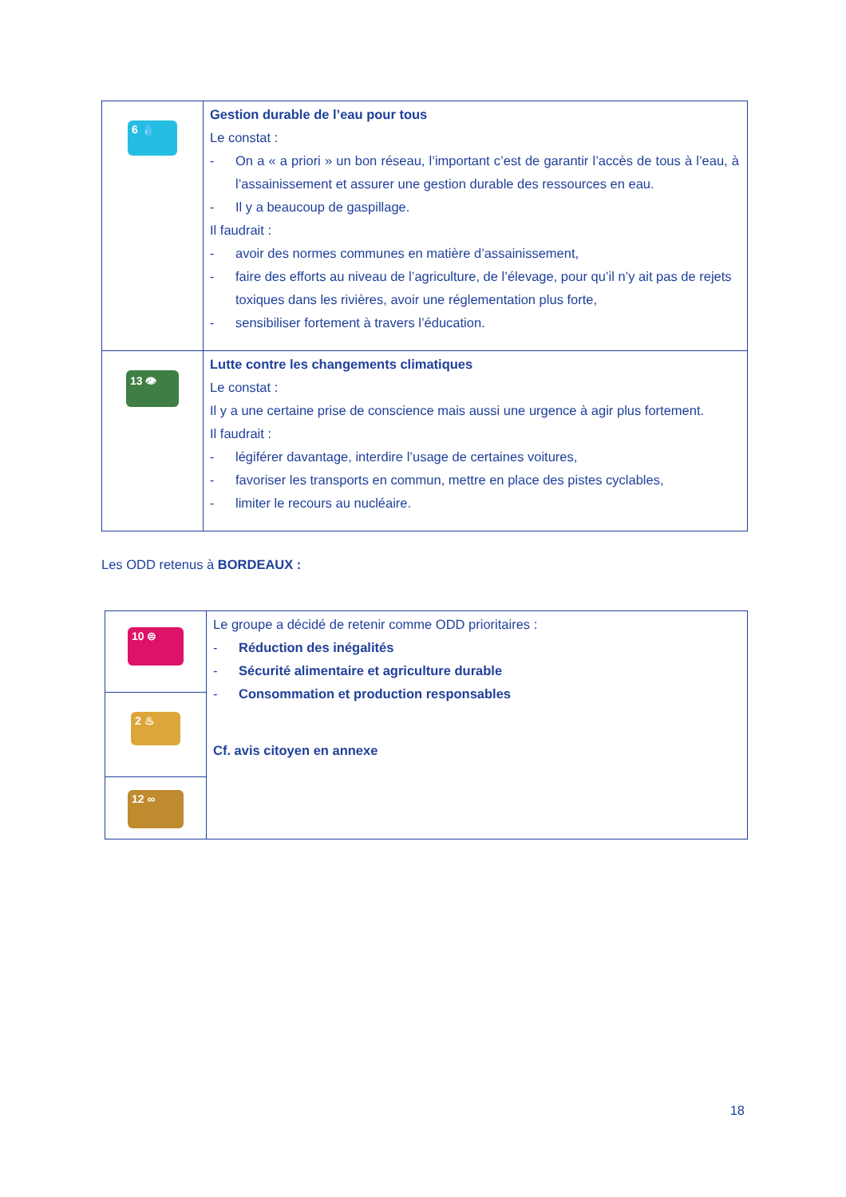| 6 💧 | Gestion durable de l’eau pour tous Le constat : - On a « a priori » un bon réseau, l’important c’est de garantir l’accès de tous à l’eau, à l’assainissement et assurer une gestion durable des ressources en eau. - Il y a beaucoup de gaspillage. Il faudrait : - avoir des normes communes en matière d’assainissement, - faire des efforts au niveau de l’agriculture, de l’élevage, pour qu’il n’y ait pas de rejets toxiques dans les rivières, avoir une réglementation plus forte, - sensibiliser fortement à travers l’éducation. |
| 13 👁 | Lutte contre les changements climatiques Le constat : Il y a une certaine prise de conscience mais aussi une urgence à agir plus fortement. Il faudrait : - légiférer davantage, interdire l’usage de certaines voitures, - favoriser les transports en commun, mettre en place des pistes cyclables, - limiter le recours au nucléaire. |
Les ODD retenus à BORDEAUX :
| 10 ⊜ | Le groupe a décidé de retenir comme ODD prioritaires : - Réduction des inégalités - Sécurité alimentaire et agriculture durable - Consommation et production responsables Cf. avis citoyen en annexe |
| 2 ♨ | |
| 12 ∞ | |
18